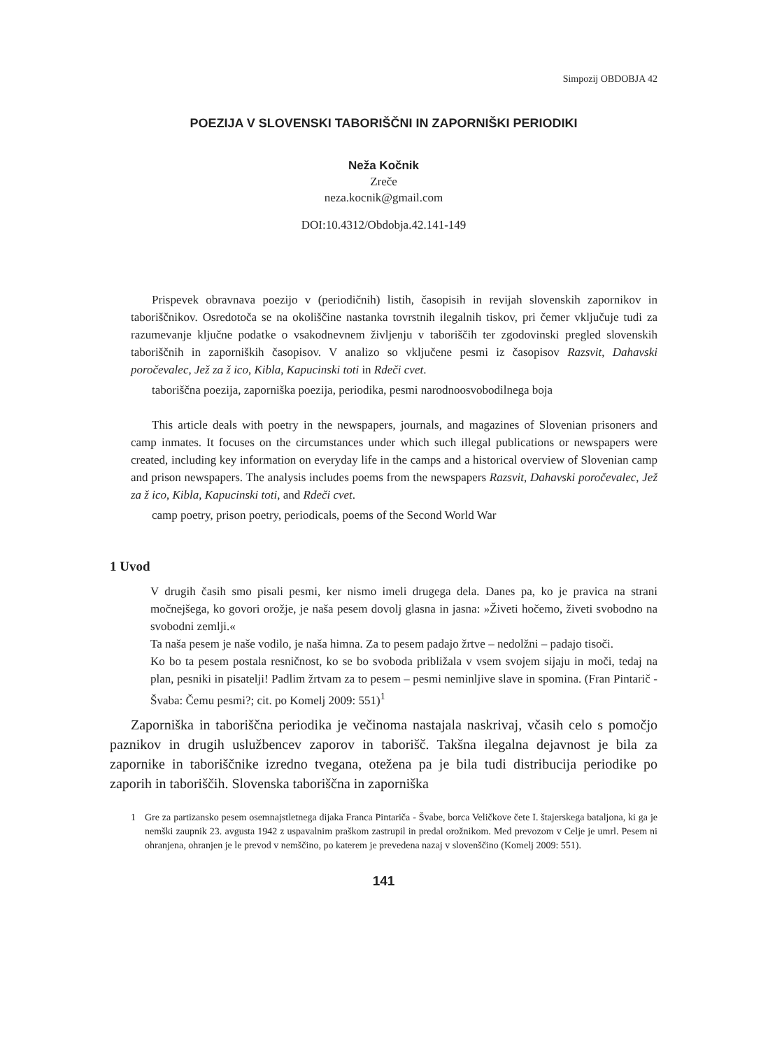Simpozij OBDOBJA 42
POEZIJA V SLOVENSKI TABORIŠČNI IN ZAPORNIŠKI PERIODIKI
Neža Kočnik
Zreče
neza.kocnik@gmail.com
DOI:10.4312/Obdobja.42.141-149
Prispevek obravnava poezijo v (periodičnih) listih, časopisih in revijah slovenskih zapornikov in taboriščnikov. Osredotoča se na okoliščine nastanka tovrstnih ilegalnih tiskov, pri čemer vključuje tudi za razumevanje ključne podatke o vsakodnevnem življenju v taboriščih ter zgodovinski pregled slovenskih taboriščnih in zaporniških časopisov. V analizo so vključene pesmi iz časopisov Razsvit, Dahavski poročevalec, Jež za ž ico, Kibla, Kapucinski toti in Rdeči cvet.
taboriščna poezija, zaporniška poezija, periodika, pesmi narodnoosvobodilnega boja
This article deals with poetry in the newspapers, journals, and magazines of Slovenian prisoners and camp inmates. It focuses on the circumstances under which such illegal publications or newspapers were created, including key information on everyday life in the camps and a historical overview of Slovenian camp and prison newspapers. The analysis includes poems from the newspapers Razsvit, Dahavski poročevalec, Jež za ž ico, Kibla, Kapucinski toti, and Rdeči cvet.
camp poetry, prison poetry, periodicals, poems of the Second World War
1 Uvod
V drugih časih smo pisali pesmi, ker nismo imeli drugega dela. Danes pa, ko je pravica na strani močnejšega, ko govori orožje, je naša pesem dovolj glasna in jasna: »Živeti hočemo, živeti svobodno na svobodni zemlji.«
Ta naša pesem je naše vodilo, je naša himna. Za to pesem padajo žrtve – nedolžni – padajo tisoči.
Ko bo ta pesem postala resničnost, ko se bo svoboda približala v vsem svojem sijaju in moči, tedaj na plan, pesniki in pisatelji! Padlim žrtvam za to pesem – pesmi neminljive slave in spomina. (Fran Pintarič - Švaba: Čemu pesmi?; cit. po Komelj 2009: 551)<sup>1</sup>
Zaporniška in taboriščna periodika je večinoma nastajala naskrivaj, včasih celo s pomočjo paznikov in drugih uslužbencev zaporov in taborišč. Takšna ilegalna dejavnost je bila za zapornike in taboriščnike izredno tvegana, otežena pa je bila tudi distribucija periodike po zaporih in taboriščih. Slovenska taboriščna in zaporniška
1 Gre za partizansko pesem osemnajstletnega dijaka Franca Pintariča - Švabe, borca Veličkove čete I. štajerskega bataljona, ki ga je nemški zaupnik 23. avgusta 1942 z uspavalnim praškom zastrupil in predal orožnikom. Med prevozom v Celje je umrl. Pesem ni ohranjena, ohranjen je le prevod v nemščino, po katerem je prevedena nazaj v slovenščino (Komelj 2009: 551).
141